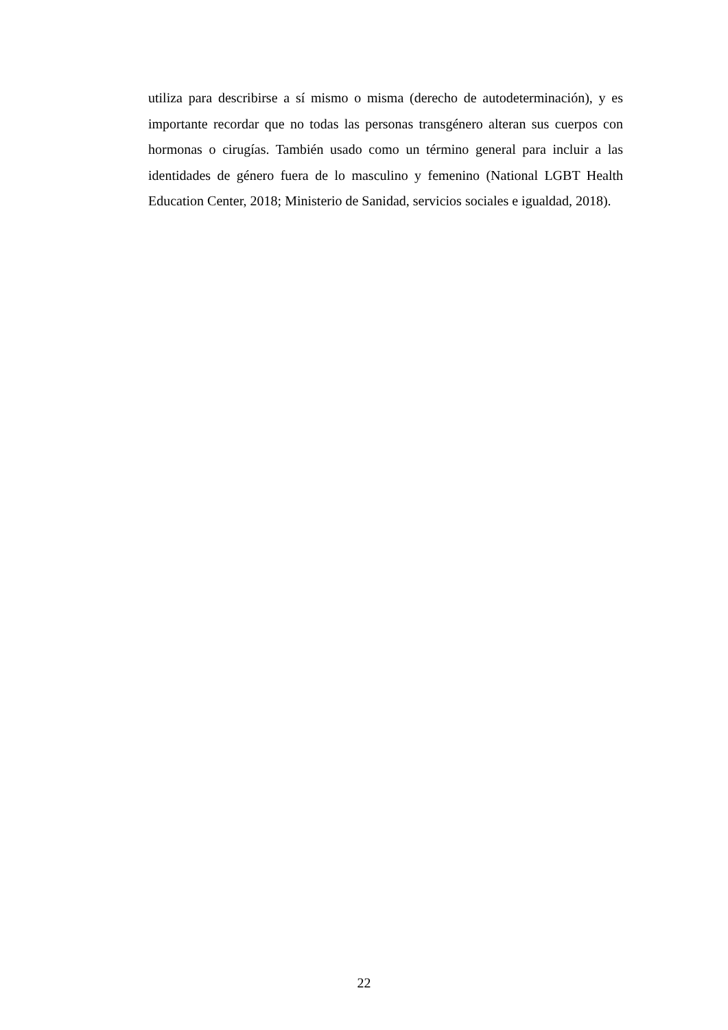utiliza para describirse a sí mismo o misma (derecho de autodeterminación), y es importante recordar que no todas las personas transgénero alteran sus cuerpos con hormonas o cirugías. También usado como un término general para incluir a las identidades de género fuera de lo masculino y femenino (National LGBT Health Education Center, 2018; Ministerio de Sanidad, servicios sociales e igualdad, 2018).
22